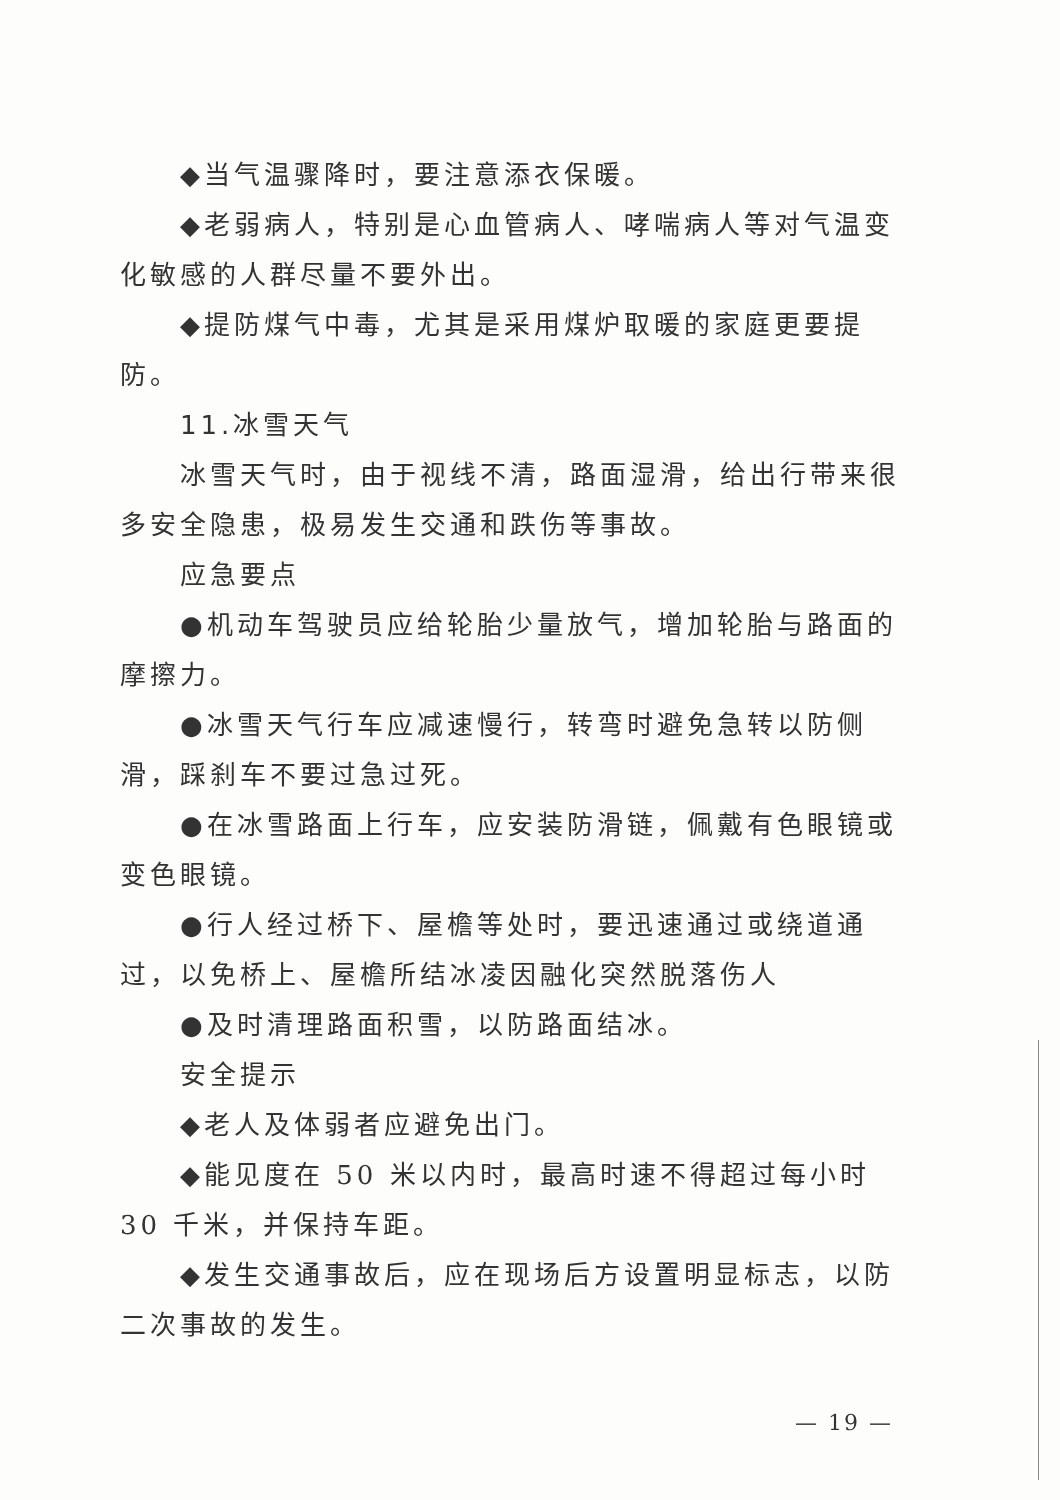◆当气温骤降时，要注意添衣保暖。
◆老弱病人，特别是心血管病人、哮喘病人等对气温变化敏感的人群尽量不要外出。
◆提防煤气中毒，尤其是采用煤炉取暖的家庭更要提防。
11.冰雪天气
冰雪天气时，由于视线不清，路面湿滑，给出行带来很多安全隐患，极易发生交通和跌伤等事故。
应急要点
●机动车驾驶员应给轮胎少量放气，增加轮胎与路面的摩擦力。
●冰雪天气行车应减速慢行，转弯时避免急转以防侧滑，踩刹车不要过急过死。
●在冰雪路面上行车，应安装防滑链，佩戴有色眼镜或变色眼镜。
●行人经过桥下、屋檐等处时，要迅速通过或绕道通过，以免桥上、屋檐所结冰凌因融化突然脱落伤人
●及时清理路面积雪，以防路面结冰。
安全提示
◆老人及体弱者应避免出门。
◆能见度在 50 米以内时，最高时速不得超过每小时 30 千米，并保持车距。
◆发生交通事故后，应在现场后方设置明显标志，以防二次事故的发生。
— 19 —